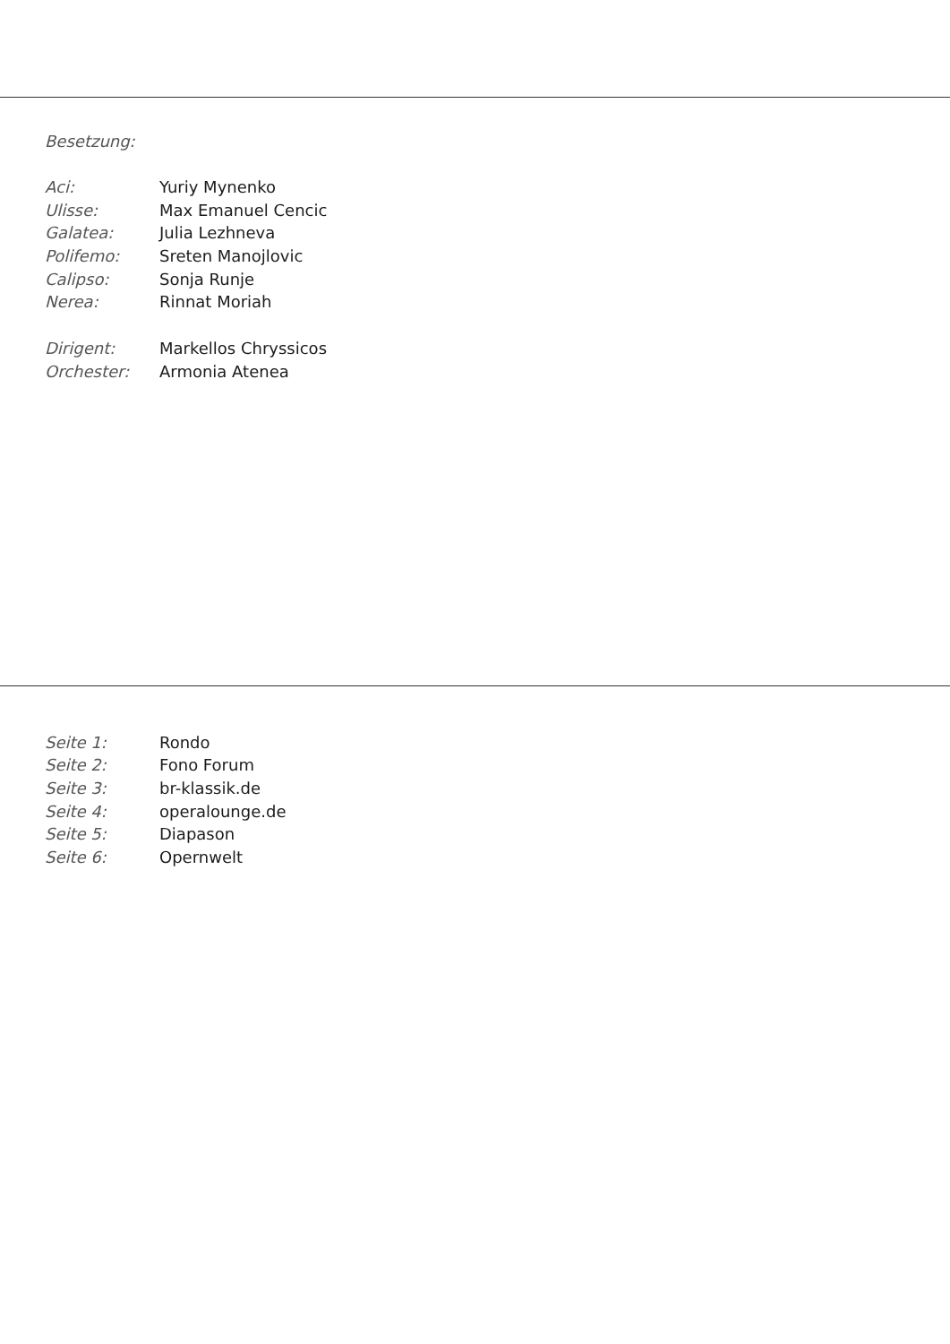Besetzung:
| Aci: | Yuriy Mynenko |
| Ulisse: | Max Emanuel Cencic |
| Galatea: | Julia Lezhneva |
| Polifemo: | Sreten Manojlovic |
| Calipso: | Sonja Runje |
| Nerea: | Rinnat Moriah |
| Dirigent: | Markellos Chryssicos |
| Orchester: | Armonia Atenea |
| Seite 1: | Rondo |
| Seite 2: | Fono Forum |
| Seite 3: | br-klassik.de |
| Seite 4: | operalounge.de |
| Seite 5: | Diapason |
| Seite 6: | Opernwelt |